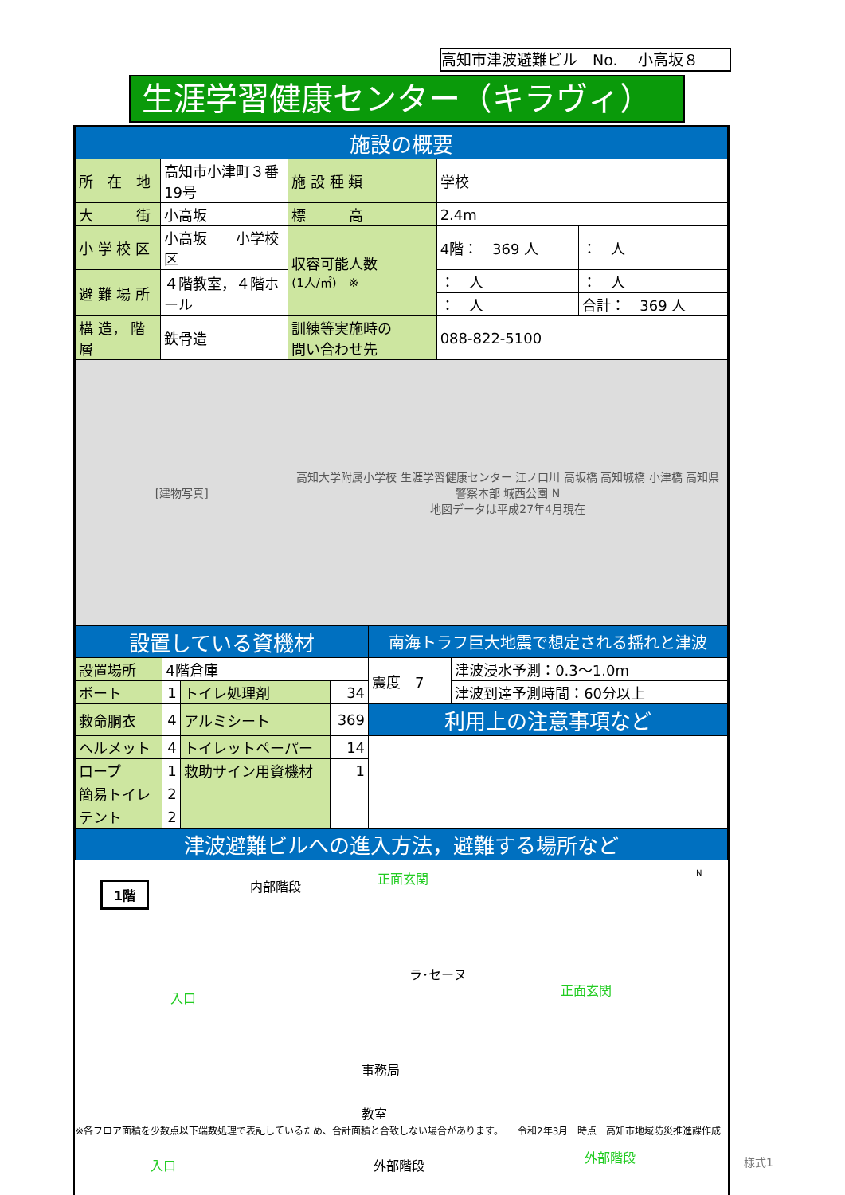高知市津波避難ビル　No.　 小高坂８
生涯学習健康センター（キラヴィ）
| 施設の概要 | | | | |
| --- | --- | --- | --- | --- |
| 所 在 地 | 高知市小津町３番19号 | 施 設 種 類 | 学校 | |
| 大 街 | 小高坂 | 標 高 | 2.4m | |
| 小 学 校 区 | 小高坂 小学校区 | 収容可能人数 (1人/㎡) ※ | 4階： 369 人 | ： 人 |
| 避 難 場 所 | ４階教室，４階ホール | | ： 人 | ： 人 |
| | | | ： 人 | 合計： 369 人 |
| 構 造， 階 層 | 鉄骨造 | 訓練等実施時の 問い合わせ先 | 088-822-5100 | |
| [建物写真] | | 高知大学附属小学校 生涯学習健康センター 江ノ口川 高坂橋 高知城橋 小津橋 高知県警察本部 城西公園 N 地図データは平成27年4月現在 | | |
| 設置している資機材 | | | | 南海トラフ巨大地震で想定される揺れと津波 | |
| --- | --- | --- | --- | --- | --- |
| 設置場所 | 4階倉庫 | | | 震度 7 | 津波浸水予測：0.3～1.0m |
| ボート | 1 | トイレ処理剤 | 34 | | 津波到達予測時間：60分以上 |
| 救命胴衣 | 4 | アルミシート | 369 | 利用上の注意事項など | |
| ヘルメット | 4 | トイレットペーパー | 14 | | |
| ロープ | 1 | 救助サイン用資機材 | 1 | | |
| 簡易トイレ | 2 | | | | |
| テント | 2 | | | | |
| 津波避難ビルへの進入方法，避難する場所など | | | | | |
1階 内部階段
正面玄関
入口
ラ･セーヌ
事務局
教室
外部階段
正面玄関
入口
外部階段
N
※各フロア面積を少数点以下端数処理で表記しているため、合計面積と合致しない場合があります。　　令和2年3月　時点　高知市地域防災推進課作成
様式1